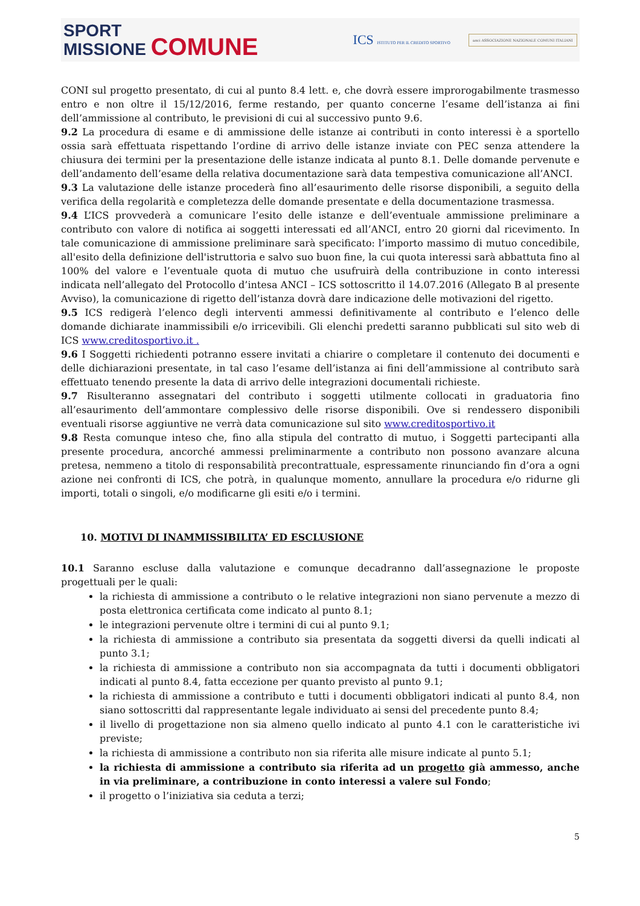SPORT
MISSIONE COMUNE
ICS ISTITUTO PER IL CREDITO SPORTIVO
anci ASSOCIAZIONE NAZIONALE COMUNI ITALIANI
CONI sul progetto presentato, di cui al punto 8.4 lett. e, che dovrà essere improrogabilmente trasmesso entro e non oltre il 15/12/2016, ferme restando, per quanto concerne l’esame dell’istanza ai fini dell’ammissione al contributo, le previsioni di cui al successivo punto 9.6.
9.2 La procedura di esame e di ammissione delle istanze ai contributi in conto interessi è a sportello ossia sarà effettuata rispettando l’ordine di arrivo delle istanze inviate con PEC senza attendere la chiusura dei termini per la presentazione delle istanze indicata al punto 8.1. Delle domande pervenute e dell’andamento dell’esame della relativa documentazione sarà data tempestiva comunicazione all’ANCI.
9.3 La valutazione delle istanze procederà fino all’esaurimento delle risorse disponibili, a seguito della verifica della regolarità e completezza delle domande presentate e della documentazione trasmessa.
9.4 L’ICS provvederà a comunicare l’esito delle istanze e dell’eventuale ammissione preliminare a contributo con valore di notifica ai soggetti interessati ed all’ANCI, entro 20 giorni dal ricevimento. In tale comunicazione di ammissione preliminare sarà specificato: l’importo massimo di mutuo concedibile, all'esito della definizione dell'istruttoria e salvo suo buon fine, la cui quota interessi sarà abbattuta fino al 100% del valore e l’eventuale quota di mutuo che usufruirà della contribuzione in conto interessi indicata nell’allegato del Protocollo d’intesa ANCI – ICS sottoscritto il 14.07.2016 (Allegato B al presente Avviso), la comunicazione di rigetto dell’istanza dovrà dare indicazione delle motivazioni del rigetto.
9.5 ICS redigerà l’elenco degli interventi ammessi definitivamente al contributo e l’elenco delle domande dichiarate inammissibili e/o irricevibili. Gli elenchi predetti saranno pubblicati sul sito web di ICS www.creditosportivo.it .
9.6 I Soggetti richiedenti potranno essere invitati a chiarire o completare il contenuto dei documenti e delle dichiarazioni presentate, in tal caso l’esame dell’istanza ai fini dell’ammissione al contributo sarà effettuato tenendo presente la data di arrivo delle integrazioni documentali richieste.
9.7 Risulteranno assegnatari del contributo i soggetti utilmente collocati in graduatoria fino all’esaurimento dell’ammontare complessivo delle risorse disponibili. Ove si rendessero disponibili eventuali risorse aggiuntive ne verrà data comunicazione sul sito www.creditosportivo.it
9.8 Resta comunque inteso che, fino alla stipula del contratto di mutuo, i Soggetti partecipanti alla presente procedura, ancorché ammessi preliminarmente a contributo non possono avanzare alcuna pretesa, nemmeno a titolo di responsabilità precontrattuale, espressamente rinunciando fin d’ora a ogni azione nei confronti di ICS, che potrà, in qualunque momento, annullare la procedura e/o ridurne gli importi, totali o singoli, e/o modificarne gli esiti e/o i termini.
10. MOTIVI DI INAMMISSIBILITA’ ED ESCLUSIONE
10.1 Saranno escluse dalla valutazione e comunque decadranno dall’assegnazione le proposte progettuali per le quali:
la richiesta di ammissione a contributo o le relative integrazioni non siano pervenute a mezzo di posta elettronica certificata come indicato al punto 8.1;
le integrazioni pervenute oltre i termini di cui al punto 9.1;
la richiesta di ammissione a contributo sia presentata da soggetti diversi da quelli indicati al punto 3.1;
la richiesta di ammissione a contributo non sia accompagnata da tutti i documenti obbligatori indicati al punto 8.4, fatta eccezione per quanto previsto al punto 9.1;
la richiesta di ammissione a contributo e tutti i documenti obbligatori indicati al punto 8.4, non siano sottoscritti dal rappresentante legale individuato ai sensi del precedente punto 8.4;
il livello di progettazione non sia almeno quello indicato al punto 4.1 con le caratteristiche ivi previste;
la richiesta di ammissione a contributo non sia riferita alle misure indicate al punto 5.1;
la richiesta di ammissione a contributo sia riferita ad un progetto già ammesso, anche in via preliminare, a contribuzione in conto interessi a valere sul Fondo;
il progetto o l’iniziativa sia ceduta a terzi;
5